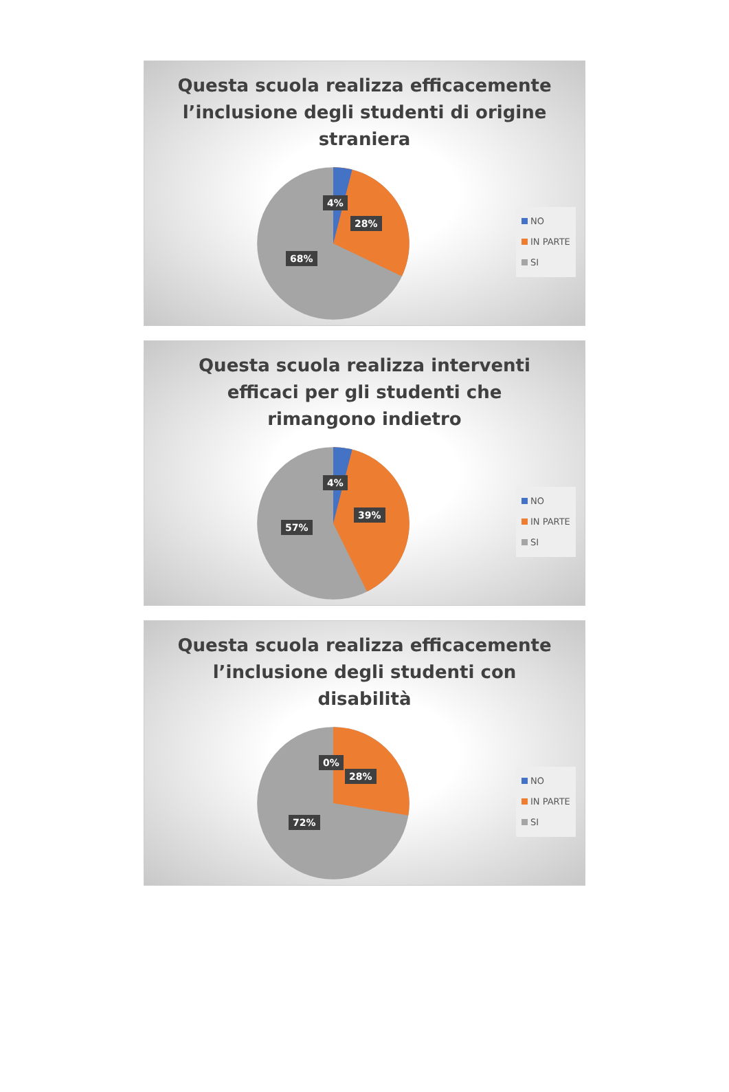Questa scuola realizza efficacemente
l’inclusione degli studenti di origine
straniera
4%
28%
68%
NO
IN PARTE
SI
Questa scuola realizza interventi
efficaci per gli studenti che
rimangono indietro
4%
39%
57%
NO
IN PARTE
SI
Questa scuola realizza efficacemente
l’inclusione degli studenti con
disabilità
0%
28%
72%
NO
IN PARTE
SI